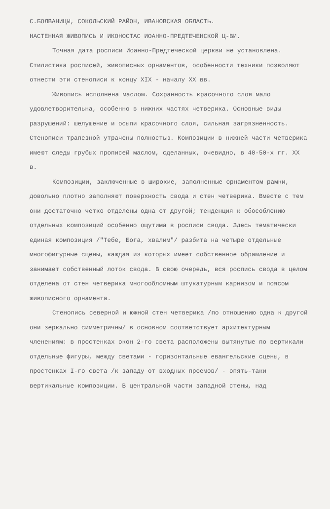С.БОЛВАНИЦЫ, СОКОЛЬСКИЙ РАЙОН, ИВАНОВСКАЯ ОБЛАСТЬ.
НАСТЕННАЯ ЖИВОПИСЬ И ИКОНОСТАС ИОАННО-ПРЕДТЕЧЕНСКОЙ Ц-ВИ.
Точная дата росписи Иоанно-Предтеческой церкви не установлена. Стилистика росписей, живописных орнаментов, особенности техники позволяют отнести эти стенописи к концу XIX - началу XX вв.
Живопись исполнена маслом. Сохранность красочного слоя мало удовлетворительна, особенно в нижних частях четверика. Основные виды разрушений: шелушение и осыпи красочного слоя, сильная загрязненность. Стенописи трапезной утрачены полностью. Композиции в нижней части четверика имеют следы грубых прописей маслом, сделанных, очевидно, в 40-50-х гг. XX в.
Композиции, заключенные в широкие, заполненные орнаментом рамки, довольно плотно заполняют поверхность свода и стен четверика. Вместе с тем они достаточно четко отделены одна от другой; тенденция к обособлению отдельных композиций особенно ощутима в росписи свода. Здесь тематически единая композиция /"Тебе, Бога, хвалим"/ разбита на четыре отдельные многофигурные сцены, каждая из которых имеет собственное обрамление и занимает собственный лоток свода. В свою очередь, вся роспись свода в целом отделена от стен четверика многообломным штукатурным карнизом и поясом живописного орнамента.
Стенопись северной и южной стен четверика /по отношению одна к другой они зеркально симметричны/ в основном соответствует архитектурным членениям: в простенках окон 2-го света расположены вытянутые по вертикали отдельные фигуры, между светами - горизонтальные евангельские сцены, в простенках I-го света /к западу от входных проемов/ - опять-таки вертикальные композиции. В центральной части западной стены, над